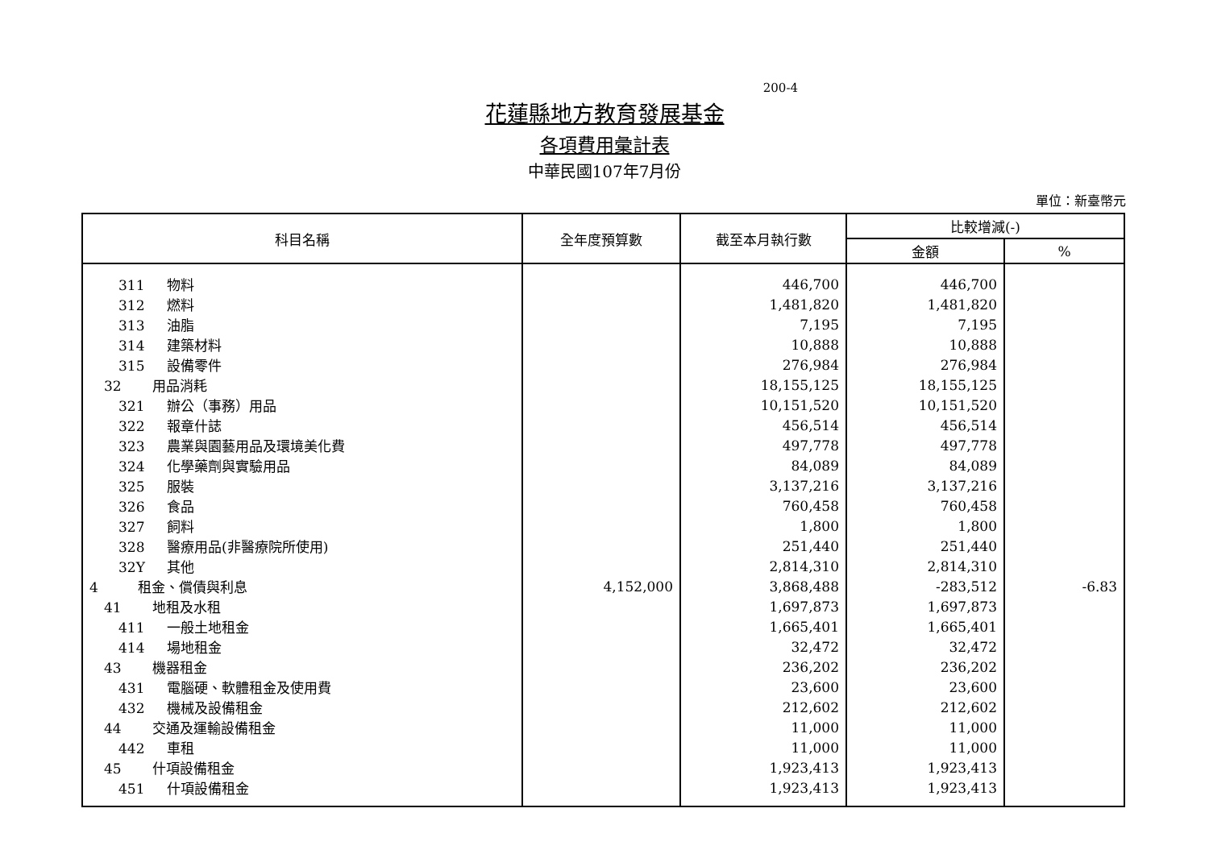200-4
花蓮縣地方教育發展基金
各項費用彙計表
中華民國107年7月份
單位：新臺幣元
| 科目名稱 | 全年度預算數 | 截至本月執行數 | 比較增減(-) | |
| --- | --- | --- | --- | --- |
| | | | 金額 | % |
| 311 物料 | | 446,700 | 446,700 | |
| 312 燃料 | | 1,481,820 | 1,481,820 | |
| 313 油脂 | | 7,195 | 7,195 | |
| 314 建築材料 | | 10,888 | 10,888 | |
| 315 設備零件 | | 276,984 | 276,984 | |
| 32 用品消耗 | | 18,155,125 | 18,155,125 | |
| 321 辦公（事務）用品 | | 10,151,520 | 10,151,520 | |
| 322 報章什誌 | | 456,514 | 456,514 | |
| 323 農業與園藝用品及環境美化費 | | 497,778 | 497,778 | |
| 324 化學藥劑與實驗用品 | | 84,089 | 84,089 | |
| 325 服裝 | | 3,137,216 | 3,137,216 | |
| 326 食品 | | 760,458 | 760,458 | |
| 327 飼料 | | 1,800 | 1,800 | |
| 328 醫療用品(非醫療院所使用) | | 251,440 | 251,440 | |
| 32Y 其他 | | 2,814,310 | 2,814,310 | |
| 4 租金、償債與利息 | 4,152,000 | 3,868,488 | -283,512 | -6.83 |
| 41 地租及水租 | | 1,697,873 | 1,697,873 | |
| 411 一般土地租金 | | 1,665,401 | 1,665,401 | |
| 414 場地租金 | | 32,472 | 32,472 | |
| 43 機器租金 | | 236,202 | 236,202 | |
| 431 電腦硬、軟體租金及使用費 | | 23,600 | 23,600 | |
| 432 機械及設備租金 | | 212,602 | 212,602 | |
| 44 交通及運輸設備租金 | | 11,000 | 11,000 | |
| 442 車租 | | 11,000 | 11,000 | |
| 45 什項設備租金 | | 1,923,413 | 1,923,413 | |
| 451 什項設備租金 | | 1,923,413 | 1,923,413 | |